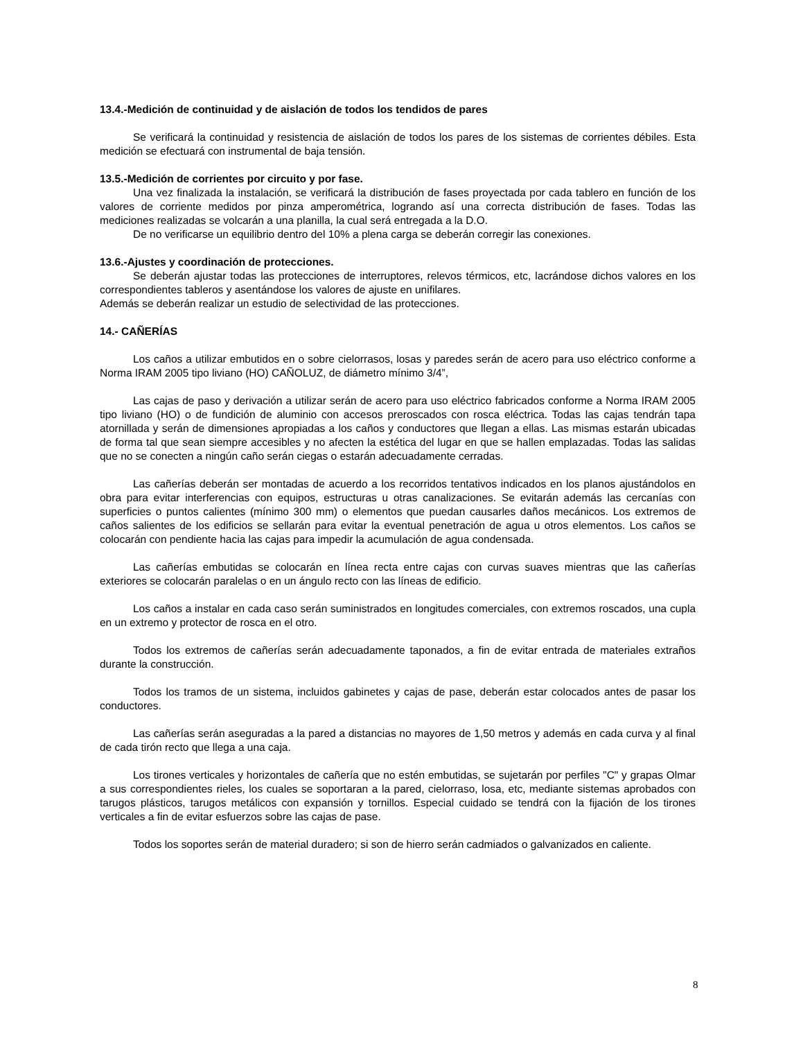13.4.-Medición de continuidad y de aislación de todos los tendidos de pares
Se verificará la continuidad y resistencia de aislación de todos los pares de los sistemas de corrientes débiles. Esta medición se efectuará con instrumental de baja tensión.
13.5.-Medición de corrientes por circuito y por fase.
Una vez finalizada la instalación, se verificará la distribución de fases proyectada por cada tablero en función de los valores de corriente medidos por pinza amperométrica, logrando así una correcta distribución de fases. Todas las mediciones realizadas se volcarán a una planilla, la cual será entregada a la D.O.
De no verificarse un equilibrio dentro del 10% a plena carga se deberán corregir las conexiones.
13.6.-Ajustes y coordinación de protecciones.
Se deberán ajustar todas las protecciones de interruptores, relevos térmicos, etc, lacrándose dichos valores en los correspondientes tableros y asentándose los valores de ajuste en unifilares.
Además se deberán realizar un estudio de selectividad de las protecciones.
14.- CAÑERÍAS
Los caños a utilizar embutidos en o sobre cielorrasos, losas y paredes serán de acero para uso eléctrico conforme a Norma IRAM 2005 tipo liviano (HO) CAÑOLUZ, de diámetro mínimo 3/4”,
Las cajas de paso y derivación a utilizar serán de acero para uso eléctrico fabricados conforme a Norma IRAM 2005 tipo liviano (HO) o de fundición de aluminio con accesos preroscados con rosca eléctrica. Todas las cajas tendrán tapa atornillada y serán de dimensiones apropiadas a los caños y conductores que llegan a ellas. Las mismas estarán ubicadas de forma tal que sean siempre accesibles y no afecten la estética del lugar en que se hallen emplazadas. Todas las salidas que no se conecten a ningún caño serán ciegas o estarán adecuadamente cerradas.
Las cañerías deberán ser montadas de acuerdo a los recorridos tentativos indicados en los planos ajustándolos en obra para evitar interferencias con equipos, estructuras u otras canalizaciones. Se evitarán además las cercanías con superficies o puntos calientes (mínimo 300 mm) o elementos que puedan causarles daños mecánicos. Los extremos de caños salientes de los edificios se sellarán para evitar la eventual penetración de agua u otros elementos. Los caños se colocarán con pendiente hacia las cajas para impedir la acumulación de agua condensada.
Las cañerías embutidas se colocarán en línea recta entre cajas con curvas suaves mientras que las cañerías exteriores se colocarán paralelas o en un ángulo recto con las líneas de edificio.
Los caños a instalar en cada caso serán suministrados en longitudes comerciales, con extremos roscados, una cupla en un extremo y protector de rosca en el otro.
Todos los extremos de cañerías serán adecuadamente taponados, a fin de evitar entrada de materiales extraños durante la construcción.
Todos los tramos de un sistema, incluidos gabinetes y cajas de pase, deberán estar colocados antes de pasar los conductores.
Las cañerías serán aseguradas a la pared a distancias no mayores de 1,50 metros y además en cada curva y al final de cada tirón recto que llega a una caja.
Los tirones verticales y horizontales de cañería que no estén embutidas, se sujetarán por perfiles "C" y grapas Olmar a sus correspondientes rieles, los cuales se soportaran a la pared, cielorraso, losa, etc, mediante sistemas aprobados con tarugos plásticos, tarugos metálicos con expansión y tornillos. Especial cuidado se tendrá con la fijación de los tirones verticales a fin de evitar esfuerzos sobre las cajas de pase.
Todos los soportes serán de material duradero; si son de hierro serán cadmiados o galvanizados en caliente.
8